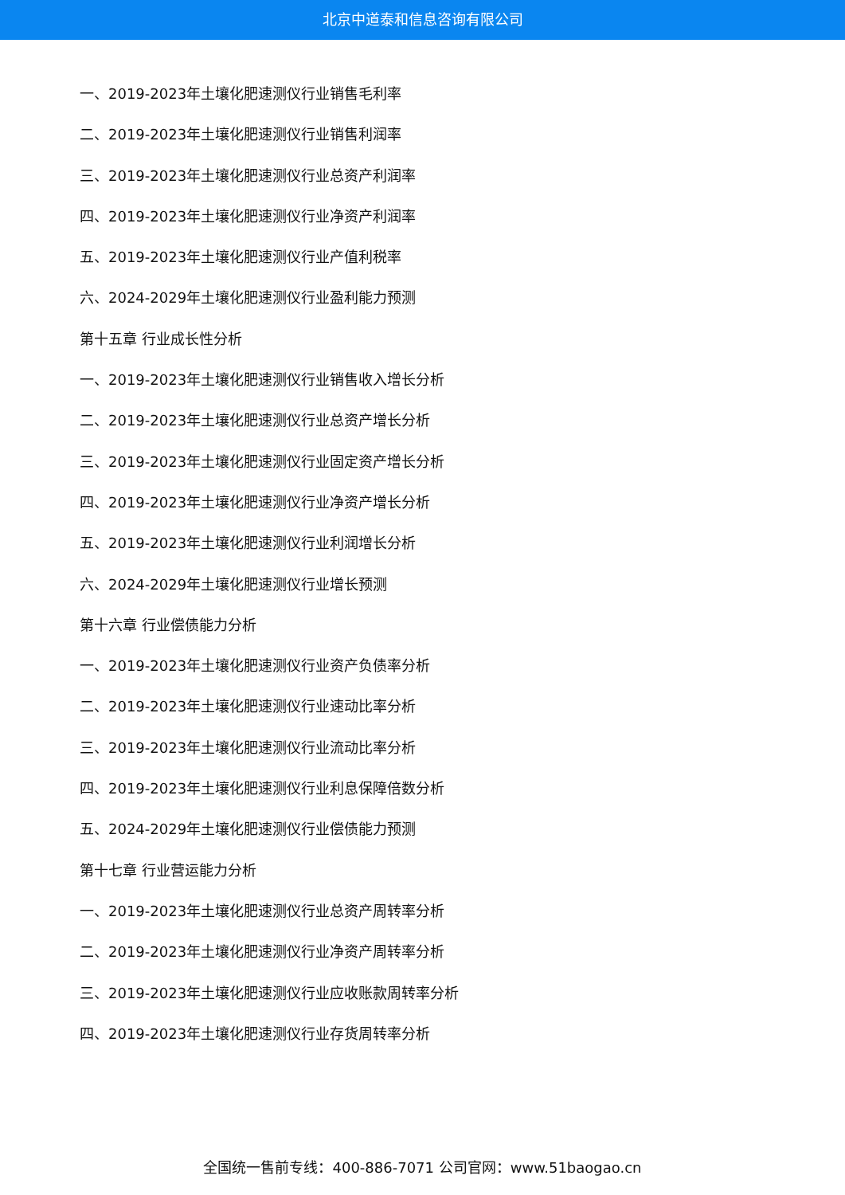北京中道泰和信息咨询有限公司
一、2019-2023年土壤化肥速测仪行业销售毛利率
二、2019-2023年土壤化肥速测仪行业销售利润率
三、2019-2023年土壤化肥速测仪行业总资产利润率
四、2019-2023年土壤化肥速测仪行业净资产利润率
五、2019-2023年土壤化肥速测仪行业产值利税率
六、2024-2029年土壤化肥速测仪行业盈利能力预测
第十五章 行业成长性分析
一、2019-2023年土壤化肥速测仪行业销售收入增长分析
二、2019-2023年土壤化肥速测仪行业总资产增长分析
三、2019-2023年土壤化肥速测仪行业固定资产增长分析
四、2019-2023年土壤化肥速测仪行业净资产增长分析
五、2019-2023年土壤化肥速测仪行业利润增长分析
六、2024-2029年土壤化肥速测仪行业增长预测
第十六章 行业偿债能力分析
一、2019-2023年土壤化肥速测仪行业资产负债率分析
二、2019-2023年土壤化肥速测仪行业速动比率分析
三、2019-2023年土壤化肥速测仪行业流动比率分析
四、2019-2023年土壤化肥速测仪行业利息保障倍数分析
五、2024-2029年土壤化肥速测仪行业偿债能力预测
第十七章 行业营运能力分析
一、2019-2023年土壤化肥速测仪行业总资产周转率分析
二、2019-2023年土壤化肥速测仪行业净资产周转率分析
三、2019-2023年土壤化肥速测仪行业应收账款周转率分析
四、2019-2023年土壤化肥速测仪行业存货周转率分析
全国统一售前专线：400-886-7071 公司官网：www.51baogao.cn